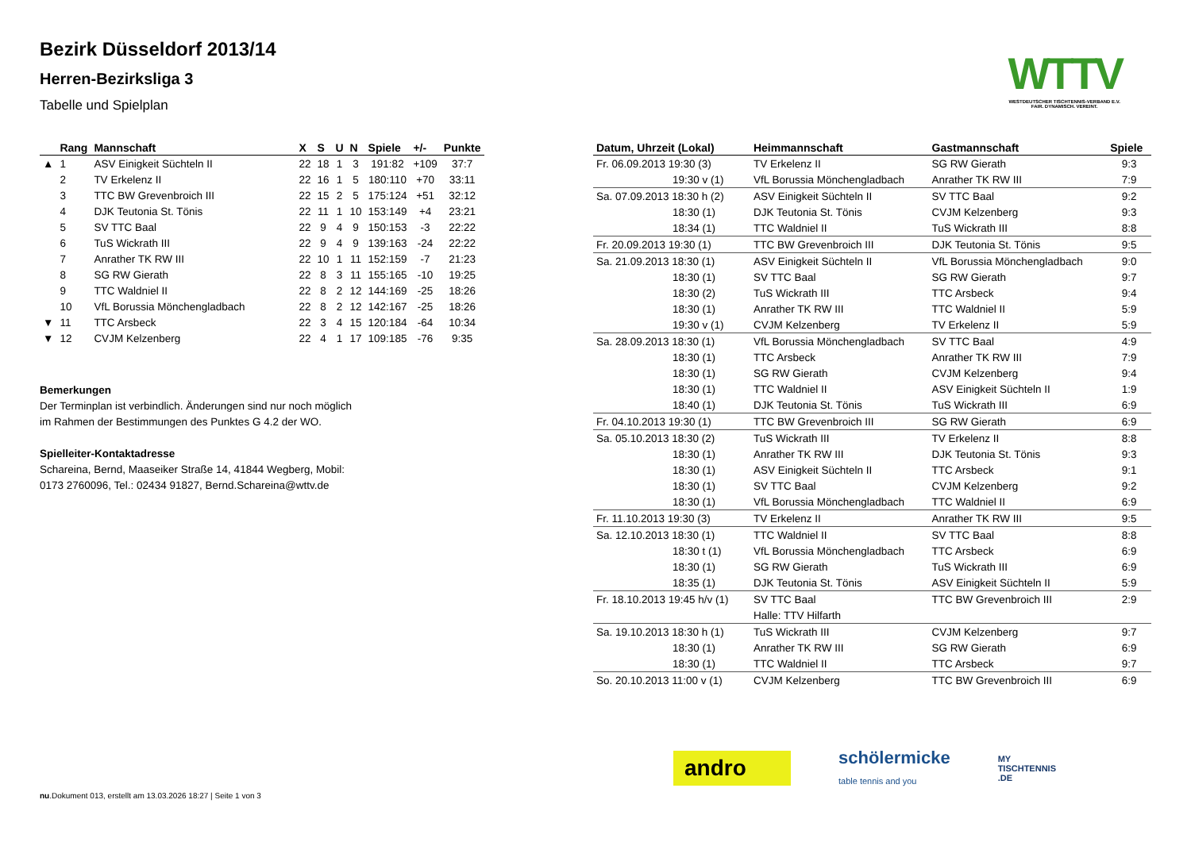WTTV
WESTDEUTSCHER TISCHTENNIS-VERBAND E.V.
FAIR. DYNAMISCH. VEREINT.
Bezirk Düsseldorf 2013/14
Herren-Bezirksliga 3
Tabelle und Spielplan
| | Rang | Mannschaft | X | S | U | N | Spiele | +/- | Punkte |
| --- | --- | --- | --- | --- | --- | --- | --- | --- | --- |
| ▲ | 1 | ASV Einigkeit Süchteln II | 22 | 18 | 1 | 3 | 191:82 | +109 | 37:7 |
| | 2 | TV Erkelenz II | 22 | 16 | 1 | 5 | 180:110 | +70 | 33:11 |
| | 3 | TTC BW Grevenbroich III | 22 | 15 | 2 | 5 | 175:124 | +51 | 32:12 |
| | 4 | DJK Teutonia St. Tönis | 22 | 11 | 1 | 10 | 153:149 | +4 | 23:21 |
| | 5 | SV TTC Baal | 22 | 9 | 4 | 9 | 150:153 | -3 | 22:22 |
| | 6 | TuS Wickrath III | 22 | 9 | 4 | 9 | 139:163 | -24 | 22:22 |
| | 7 | Anrather TK RW III | 22 | 10 | 1 | 11 | 152:159 | -7 | 21:23 |
| | 8 | SG RW Gierath | 22 | 8 | 3 | 11 | 155:165 | -10 | 19:25 |
| | 9 | TTC Waldniel II | 22 | 8 | 2 | 12 | 144:169 | -25 | 18:26 |
| | 10 | VfL Borussia Mönchengladbach | 22 | 8 | 2 | 12 | 142:167 | -25 | 18:26 |
| ▼ | 11 | TTC Arsbeck | 22 | 3 | 4 | 15 | 120:184 | -64 | 10:34 |
| ▼ | 12 | CVJM Kelzenberg | 22 | 4 | 1 | 17 | 109:185 | -76 | 9:35 |
Bemerkungen
Der Terminplan ist verbindlich. Änderungen sind nur noch möglich
im Rahmen der Bestimmungen des Punktes G 4.2 der WO.
Spielleiter-Kontaktadresse
Schareina, Bernd, Maaseiker Straße 14, 41844 Wegberg, Mobil:
0173 2760096, Tel.: 02434 91827, Bernd.Schareina@wttv.de
| Datum, Uhrzeit (Lokal) | Heimmannschaft | Gastmannschaft | Spiele |
| --- | --- | --- | --- |
| Fr. 06.09.2013 19:30 (3) | TV Erkelenz II | SG RW Gierath | 9:3 |
| 19:30 v (1) | VfL Borussia Mönchengladbach | Anrather TK RW III | 7:9 |
| Sa. 07.09.2013 18:30 h (2) | ASV Einigkeit Süchteln II | SV TTC Baal | 9:2 |
| 18:30 (1) | DJK Teutonia St. Tönis | CVJM Kelzenberg | 9:3 |
| 18:34 (1) | TTC Waldniel II | TuS Wickrath III | 8:8 |
| Fr. 20.09.2013 19:30 (1) | TTC BW Grevenbroich III | DJK Teutonia St. Tönis | 9:5 |
| Sa. 21.09.2013 18:30 (1) | ASV Einigkeit Süchteln II | VfL Borussia Mönchengladbach | 9:0 |
| 18:30 (1) | SV TTC Baal | SG RW Gierath | 9:7 |
| 18:30 (2) | TuS Wickrath III | TTC Arsbeck | 9:4 |
| 18:30 (1) | Anrather TK RW III | TTC Waldniel II | 5:9 |
| 19:30 v (1) | CVJM Kelzenberg | TV Erkelenz II | 5:9 |
| Sa. 28.09.2013 18:30 (1) | VfL Borussia Mönchengladbach | SV TTC Baal | 4:9 |
| 18:30 (1) | TTC Arsbeck | Anrather TK RW III | 7:9 |
| 18:30 (1) | SG RW Gierath | CVJM Kelzenberg | 9:4 |
| 18:30 (1) | TTC Waldniel II | ASV Einigkeit Süchteln II | 1:9 |
| 18:40 (1) | DJK Teutonia St. Tönis | TuS Wickrath III | 6:9 |
| Fr. 04.10.2013 19:30 (1) | TTC BW Grevenbroich III | SG RW Gierath | 6:9 |
| Sa. 05.10.2013 18:30 (2) | TuS Wickrath III | TV Erkelenz II | 8:8 |
| 18:30 (1) | Anrather TK RW III | DJK Teutonia St. Tönis | 9:3 |
| 18:30 (1) | ASV Einigkeit Süchteln II | TTC Arsbeck | 9:1 |
| 18:30 (1) | SV TTC Baal | CVJM Kelzenberg | 9:2 |
| 18:30 (1) | VfL Borussia Mönchengladbach | TTC Waldniel II | 6:9 |
| Fr. 11.10.2013 19:30 (3) | TV Erkelenz II | Anrather TK RW III | 9:5 |
| Sa. 12.10.2013 18:30 (1) | TTC Waldniel II | SV TTC Baal | 8:8 |
| 18:30 t (1) | VfL Borussia Mönchengladbach | TTC Arsbeck | 6:9 |
| 18:30 (1) | SG RW Gierath | TuS Wickrath III | 6:9 |
| 18:35 (1) | DJK Teutonia St. Tönis | ASV Einigkeit Süchteln II | 5:9 |
| Fr. 18.10.2013 19:45 h/v (1) | SV TTC Baal | TTC BW Grevenbroich III | 2:9 |
| | Halle: TTV Hilfarth | | |
| Sa. 19.10.2013 18:30 h (1) | TuS Wickrath III | CVJM Kelzenberg | 9:7 |
| 18:30 (1) | Anrather TK RW III | SG RW Gierath | 6:9 |
| 18:30 (1) | TTC Waldniel II | TTC Arsbeck | 9:7 |
| So. 20.10.2013 11:00 v (1) | CVJM Kelzenberg | TTC BW Grevenbroich III | 6:9 |
andro
schölermicke
table tennis and you
MY
TISCHTENNIS
.DE
nu.Dokument 013, erstellt am 13.03.2026 18:27 | Seite 1 von 3